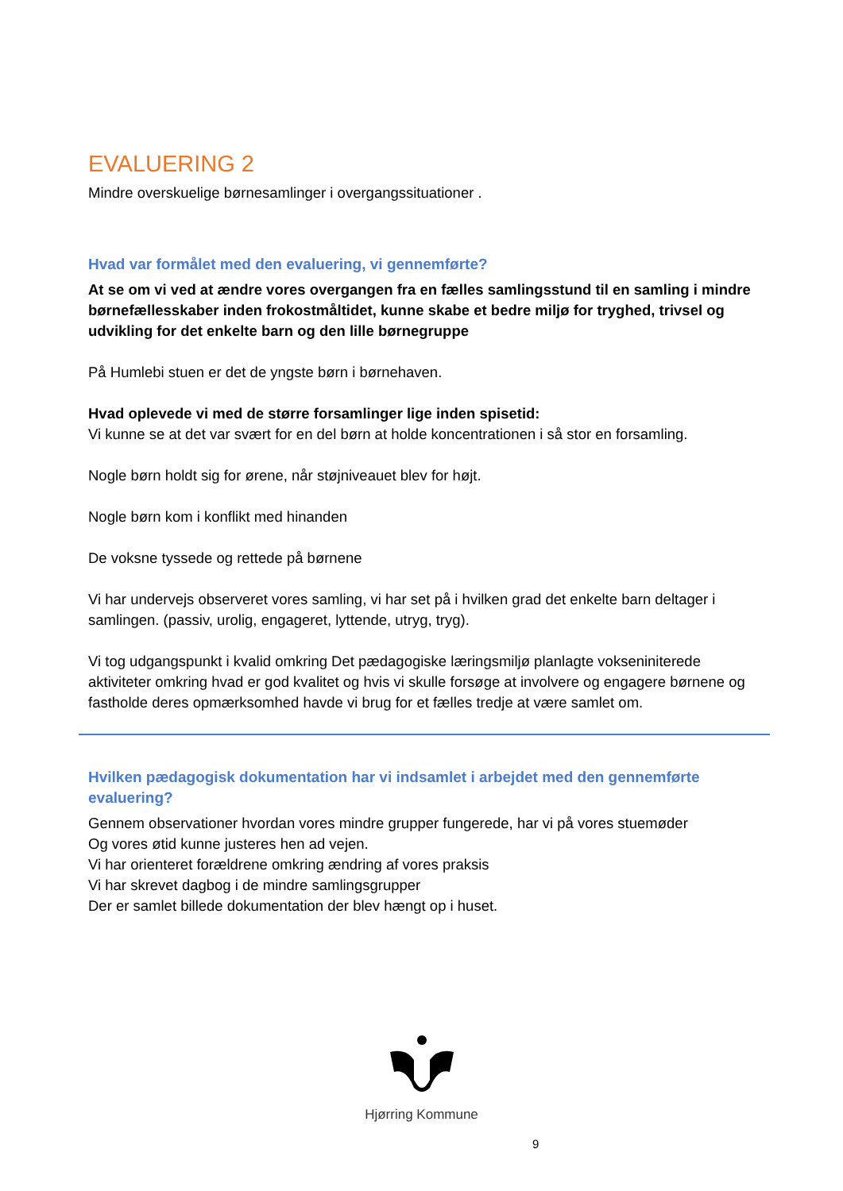EVALUERING 2
Mindre overskuelige børnesamlinger i overgangssituationer .
Hvad var formålet med den evaluering, vi gennemførte?
At se om vi ved at ændre vores overgangen fra en fælles samlingsstund til en samling i mindre børnefællesskaber inden frokostmåltidet, kunne skabe et bedre miljø for tryghed, trivsel og udvikling for det enkelte barn og den lille børnegruppe
På Humlebi stuen er det de yngste børn i børnehaven.
Hvad oplevede vi med de større forsamlinger lige inden spisetid:
Vi kunne se at det var svært for en del børn at holde koncentrationen i så stor en forsamling.
Nogle børn holdt sig for ørene, når støjniveauet blev for højt.
Nogle børn kom i konflikt med hinanden
De voksne tyssede og rettede på børnene
Vi har undervejs observeret vores samling, vi har set på i hvilken grad det enkelte barn deltager i samlingen. (passiv, urolig, engageret, lyttende, utryg, tryg).
Vi tog udgangspunkt i kvalid omkring Det pædagogiske læringsmiljø planlagte vokseniniterede aktiviteter omkring hvad er god kvalitet og hvis vi skulle forsøge at involvere og engagere børnene og fastholde deres opmærksomhed havde vi brug for et fælles tredje at være samlet om.
Hvilken pædagogisk dokumentation har vi indsamlet i arbejdet med den gennemførte evaluering?
Gennem observationer hvordan vores mindre grupper fungerede, har vi på vores stuemøder
Og vores øtid kunne justeres hen ad vejen.
Vi har orienteret forældrene omkring ændring af vores praksis
Vi har skrevet dagbog i de mindre samlingsgrupper
Der er samlet billede dokumentation der blev hængt op i huset.
Hjørring Kommune
9